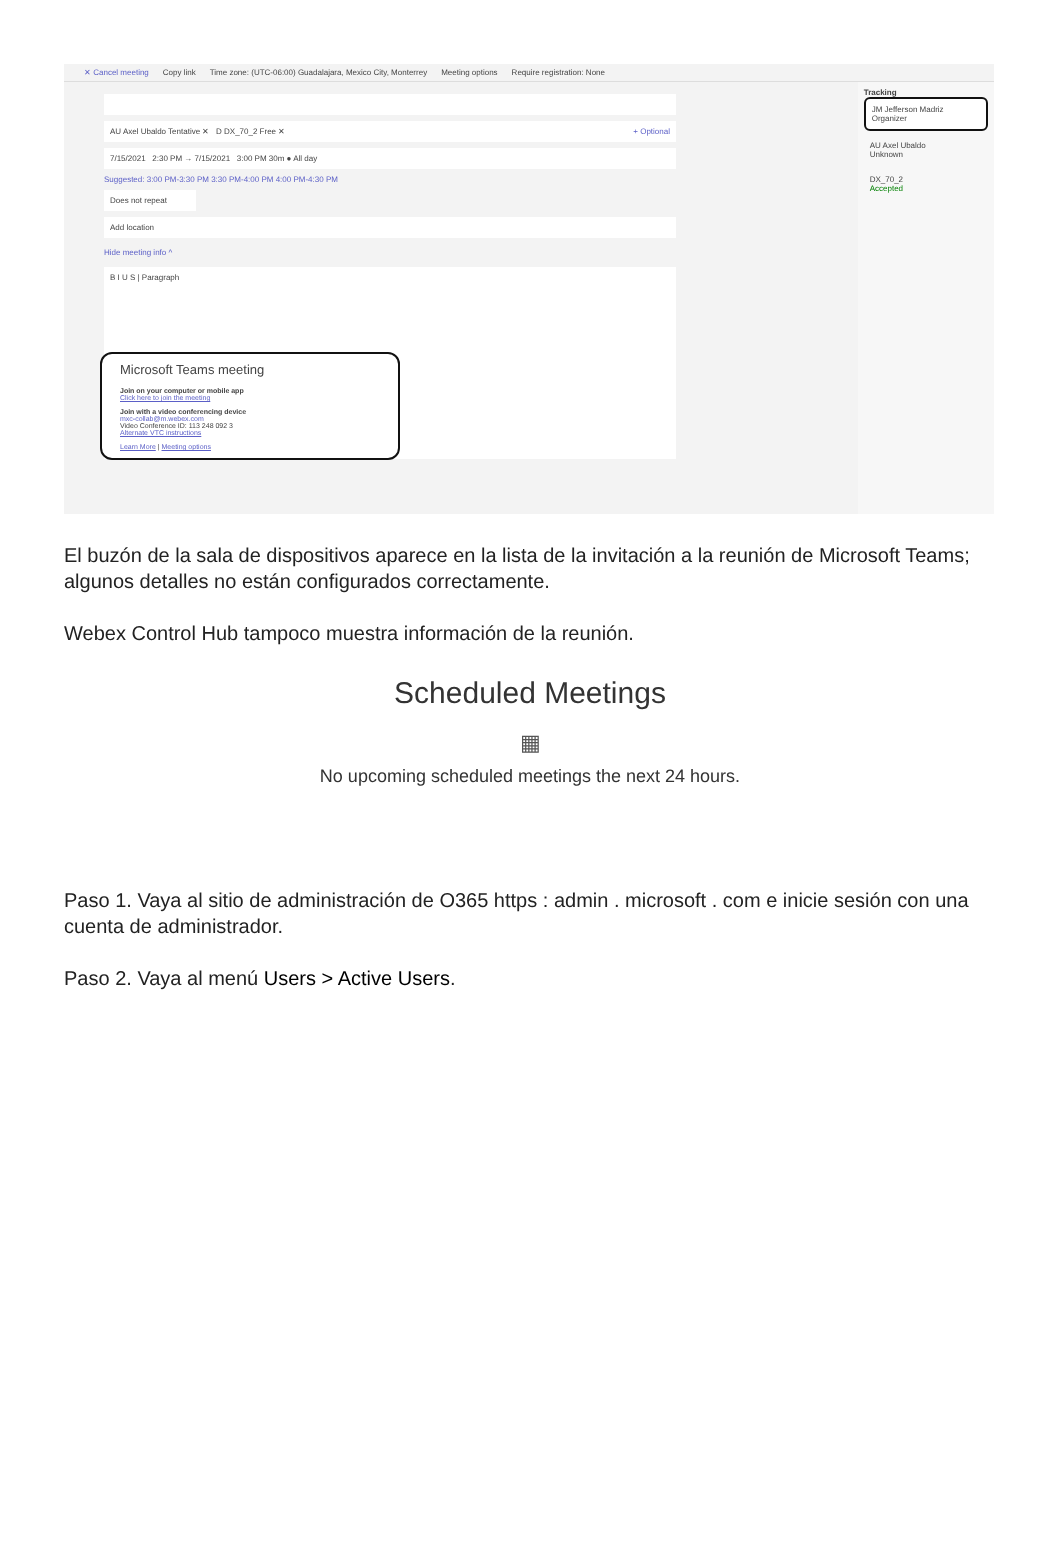✕ Cancel meeting Copy link Time zone: (UTC-06:00) Guadalajara, Mexico City, Monterrey Meeting options Require registration: None
AU Axel Ubaldo Tentative ✕ D DX_70_2 Free ✕ + Optional
7/15/2021 2:30 PM → 7/15/2021 3:00 PM 30m ● All day
Suggested: 3:00 PM-3:30 PM 3:30 PM-4:00 PM 4:00 PM-4:30 PM
Does not repeat
Add location
Hide meeting info ^
B I U S | Paragraph
Microsoft Teams meeting
Join on your computer or mobile app
Click here to join the meeting
Join with a video conferencing device
mxc-collab@m.webex.com
Video Conference ID: 113 248 092 3
Alternate VTC instructions
Learn More | Meeting options
Tracking
JM Jefferson Madriz
Organizer
AU Axel Ubaldo
Unknown
DX_70_2
Accepted
El buzón de la sala de dispositivos aparece en la lista de la invitación a la reunión de Microsoft Teams; algunos detalles no están configurados correctamente.
Webex Control Hub tampoco muestra información de la reunión.
Scheduled Meetings
▦
No upcoming scheduled meetings the next 24 hours.
Paso 1. Vaya al sitio de administración de O365 https : admin . microsoft . com e inicie sesión con una cuenta de administrador.
Paso 2. Vaya al menú Users > Active Users.